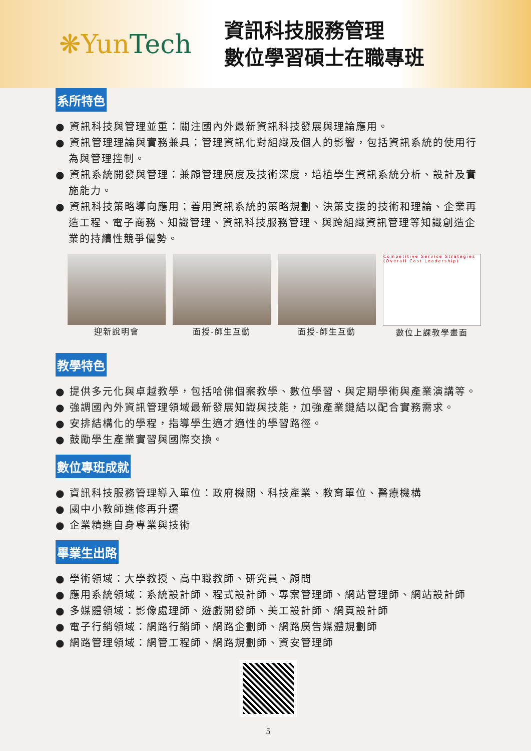❋YunTech
資訊科技服務管理
數位學習碩士在職專班
系所特色
● 資訊科技與管理並重：關注國內外最新資訊科技發展與理論應用。
● 資訊管理理論與實務兼具：管理資訊化對組織及個人的影響，包括資訊系統的使用行為與管理控制。
● 資訊系統開發與管理：兼顧管理廣度及技術深度，培植學生資訊系統分析、設計及實施能力。
● 資訊科技策略導向應用：善用資訊系統的策略規劃、決策支援的技術和理論、企業再造工程、電子商務、知識管理、資訊科技服務管理、與跨組織資訊管理等知識創造企業的持續性競爭優勢。
迎新說明會 面授-師生互動 面授-師生互動
Competitive Service Strategies (Overall Cost Leadership)
數位上課教學畫面
教學特色
● 提供多元化與卓越教學，包括哈佛個案教學、數位學習、與定期學術與產業演講等。
● 強調國內外資訊管理領域最新發展知識與技能，加強產業鏈結以配合實務需求。
● 安排結構化的學程，指導學生適才適性的學習路徑。
● 鼓勵學生產業實習與國際交換。
數位專班成就
● 資訊科技服務管理導入單位：政府機關、科技產業、教育單位、醫療機構
● 國中小教師進修再升遷
● 企業精進自身專業與技術
畢業生出路
● 學術領域：大學教授、高中職教師、研究員、顧問
● 應用系統領域：系統設計師、程式設計師、專案管理師、網站管理師、網站設計師
● 多媒體領域：影像處理師、遊戲開發師、美工設計師、網頁設計師
● 電子行銷領域：網路行銷師、網路企劃師、網路廣告媒體規劃師
● 網路管理領域：網管工程師、網路規劃師、資安管理師
5